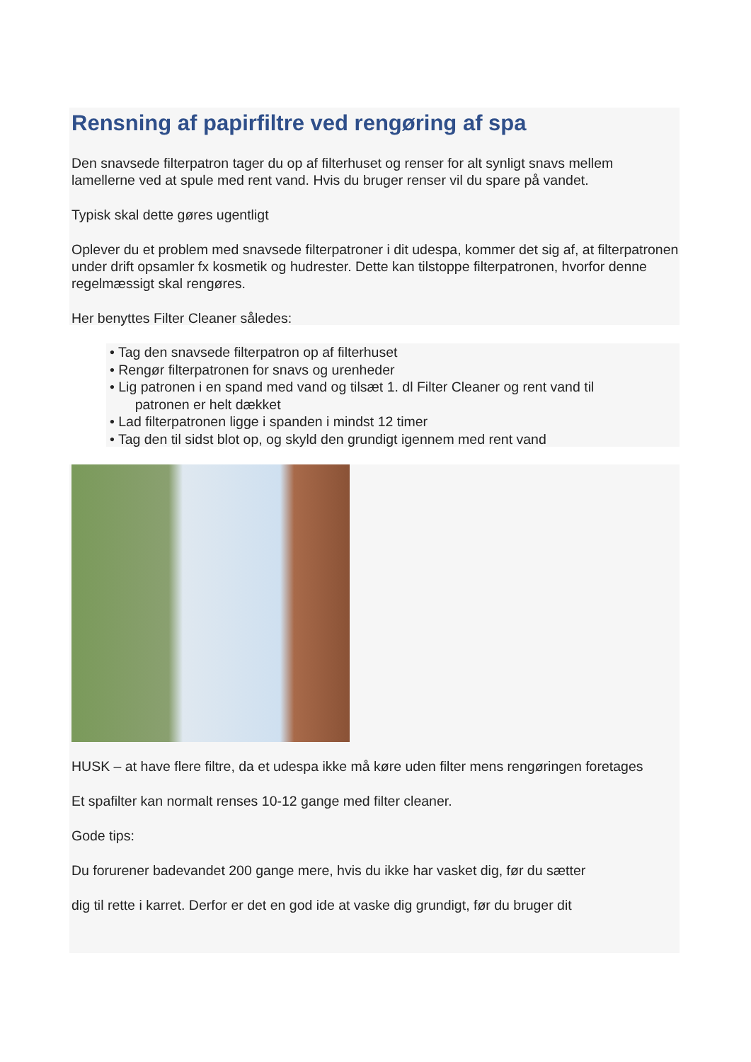Rensning af papirfiltre ved rengøring af spa
Den snavsede filterpatron tager du op af filterhuset og renser for alt synligt snavs mellem lamellerne ved at spule med rent vand. Hvis du bruger renser vil du spare på vandet.
Typisk skal dette gøres ugentligt
Oplever du et problem med snavsede filterpatroner i dit udespa, kommer det sig af, at filterpatronen under drift opsamler fx kosmetik og hudrester. Dette kan tilstoppe filterpatronen, hvorfor denne regelmæssigt skal rengøres.
Her benyttes Filter Cleaner således:
• Tag den snavsede filterpatron op af filterhuset
• Rengør filterpatronen for snavs og urenheder
• Lig patronen i en spand med vand og tilsæt 1. dl Filter Cleaner og rent vand til
patronen er helt dækket
• Lad filterpatronen ligge i spanden i mindst 12 timer
• Tag den til sidst blot op, og skyld den grundigt igennem med rent vand
HUSK – at have flere filtre, da et udespa ikke må køre uden filter mens rengøringen foretages
Et spafilter kan normalt renses 10-12 gange med filter cleaner.
Gode tips:
Du forurener badevandet 200 gange mere, hvis du ikke har vasket dig, før du sætter
dig til rette i karret. Derfor er det en god ide at vaske dig grundigt, før du bruger dit